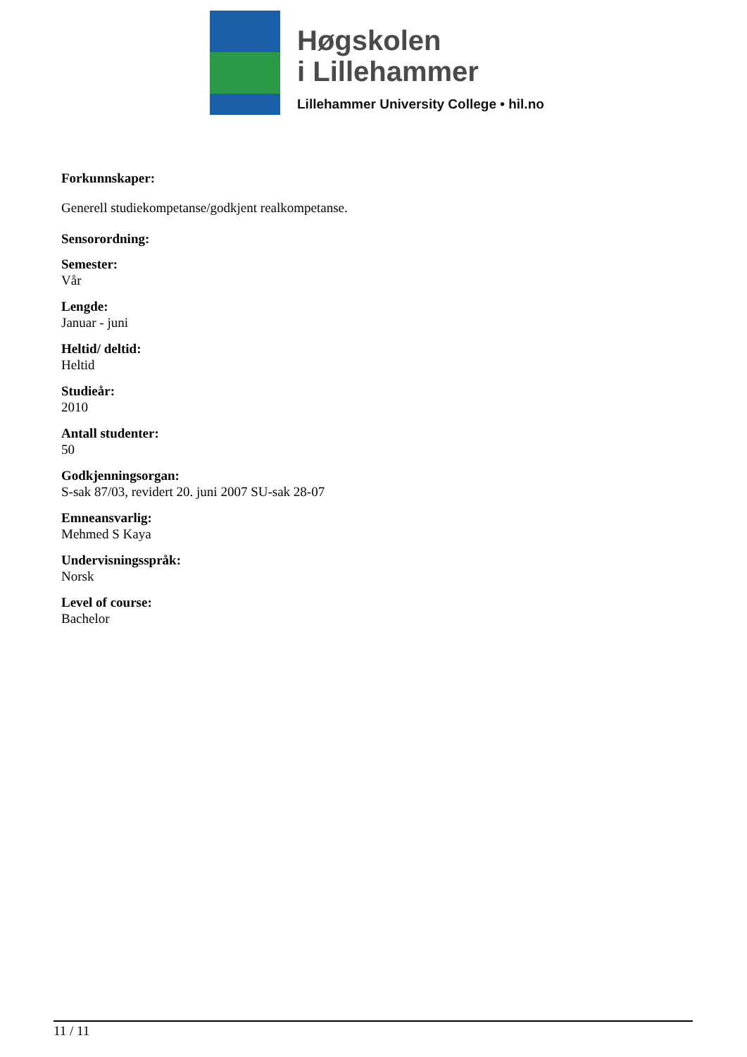Høgskolen
i Lillehammer
Lillehammer University College • hil.no
Forkunnskaper:
Generell studiekompetanse/godkjent realkompetanse.
Sensorordning:
Semester:
Vår
Lengde:
Januar - juni
Heltid/ deltid:
Heltid
Studieår:
2010
Antall studenter:
50
Godkjenningsorgan:
S-sak 87/03, revidert 20. juni 2007 SU-sak 28-07
Emneansvarlig:
Mehmed S Kaya
Undervisningsspråk:
Norsk
Level of course:
Bachelor
11 / 11